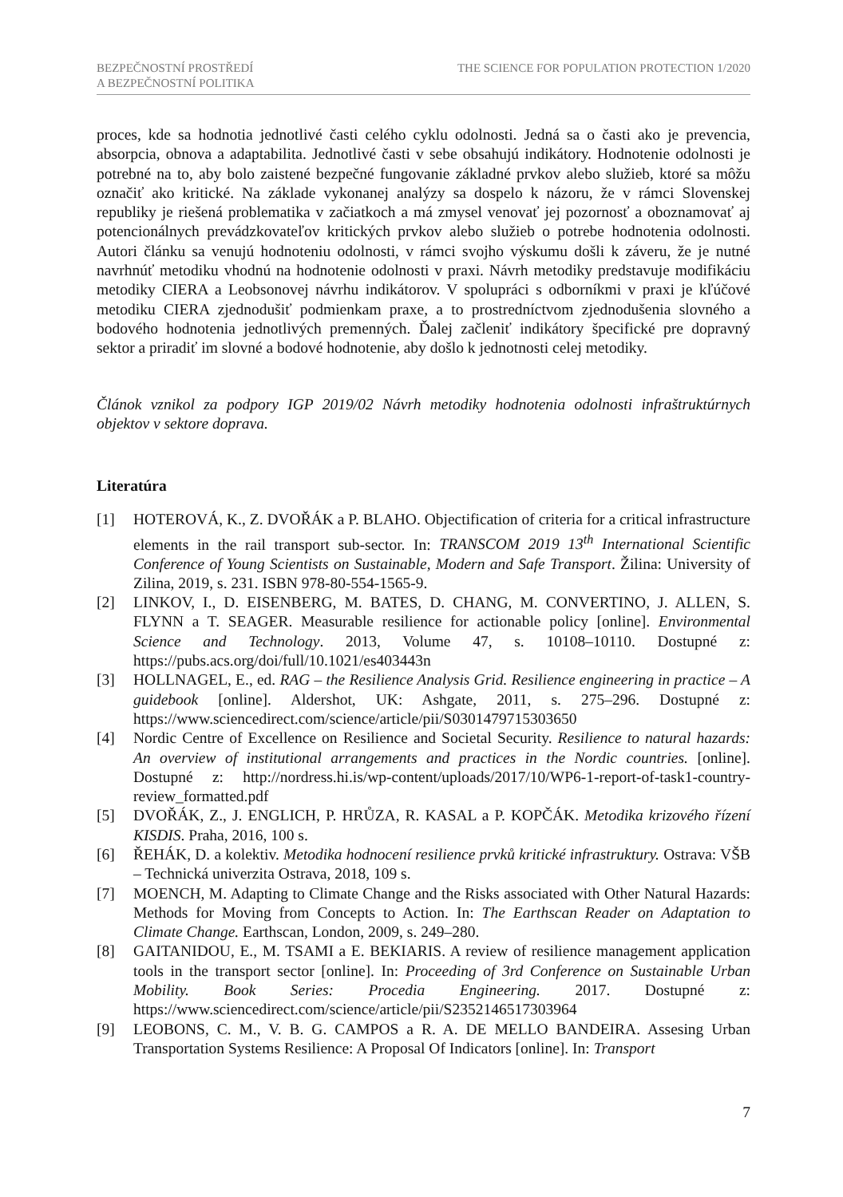BEZPEČNOSTNÍ PROSTŘEDÍ
A BEZPEČNOSTNÍ POLITIKA
THE SCIENCE FOR POPULATION PROTECTION 1/2020
proces, kde sa hodnotia jednotlivé časti celého cyklu odolnosti. Jedná sa o časti ako je prevencia, absorpcia, obnova a adaptabilita. Jednotlivé časti v sebe obsahujú indikátory. Hodnotenie odolnosti je potrebné na to, aby bolo zaistené bezpečné fungovanie základné prvkov alebo služieb, ktoré sa môžu označiť ako kritické. Na základe vykonanej analýzy sa dospelo k názoru, že v rámci Slovenskej republiky je riešená problematika v začiatkoch a má zmysel venovať jej pozornosť a oboznamovať aj potencionálnych prevádzkovateľov kritických prvkov alebo služieb o potrebe hodnotenia odolnosti. Autori článku sa venujú hodnoteniu odolnosti, v rámci svojho výskumu došli k záveru, že je nutné navrhnúť metodiku vhodnú na hodnotenie odolnosti v praxi. Návrh metodiky predstavuje modifikáciu metodiky CIERA a Leobsonovej návrhu indikátorov. V spolupráci s odborníkmi v praxi je kľúčové metodiku CIERA zjednodušiť podmienkam praxe, a to prostredníctvom zjednodušenia slovného a bodového hodnotenia jednotlivých premenných. Ďalej začleniť indikátory špecifické pre dopravný sektor a priradiť im slovné a bodové hodnotenie, aby došlo k jednotnosti celej metodiky.
Článok vznikol za podpory IGP 2019/02 Návrh metodiky hodnotenia odolnosti infraštruktúrnych objektov v sektore doprava.
Literatúra
[1] HOTEROVÁ, K., Z. DVOŘÁK a P. BLAHO. Objectification of criteria for a critical infrastructure elements in the rail transport sub-sector. In: TRANSCOM 2019 13<sup>th</sup> International Scientific Conference of Young Scientists on Sustainable, Modern and Safe Transport. Žilina: University of Zilina, 2019, s. 231. ISBN 978-80-554-1565-9.
[2] LINKOV, I., D. EISENBERG, M. BATES, D. CHANG, M. CONVERTINO, J. ALLEN, S. FLYNN a T. SEAGER. Measurable resilience for actionable policy [online]. Environmental Science and Technology. 2013, Volume 47, s. 10108–10110. Dostupné z: https://pubs.acs.org/doi/full/10.1021/es403443n
[3] HOLLNAGEL, E., ed. RAG – the Resilience Analysis Grid. Resilience engineering in practice – A guidebook [online]. Aldershot, UK: Ashgate, 2011, s. 275–296. Dostupné z: https://www.sciencedirect.com/science/article/pii/S0301479715303650
[4] Nordic Centre of Excellence on Resilience and Societal Security. Resilience to natural hazards: An overview of institutional arrangements and practices in the Nordic countries. [online]. Dostupné z: http://nordress.hi.is/wp-content/uploads/2017/10/WP6-1-report-of-task1-country-review_formatted.pdf
[5] DVOŘÁK, Z., J. ENGLICH, P. HRŮZA, R. KASAL a P. KOPČÁK. Metodika krizového řízení KISDIS. Praha, 2016, 100 s.
[6] ŘEHÁK, D. a kolektiv. Metodika hodnocení resilience prvků kritické infrastruktury. Ostrava: VŠB – Technická univerzita Ostrava, 2018, 109 s.
[7] MOENCH, M. Adapting to Climate Change and the Risks associated with Other Natural Hazards: Methods for Moving from Concepts to Action. In: The Earthscan Reader on Adaptation to Climate Change. Earthscan, London, 2009, s. 249–280.
[8] GAITANIDOU, E., M. TSAMI a E. BEKIARIS. A review of resilience management application tools in the transport sector [online]. In: Proceeding of 3rd Conference on Sustainable Urban Mobility. Book Series: Procedia Engineering. 2017. Dostupné z: https://www.sciencedirect.com/science/article/pii/S2352146517303964
[9] LEOBONS, C. M., V. B. G. CAMPOS a R. A. DE MELLO BANDEIRA. Assesing Urban Transportation Systems Resilience: A Proposal Of Indicators [online]. In: Transport
7